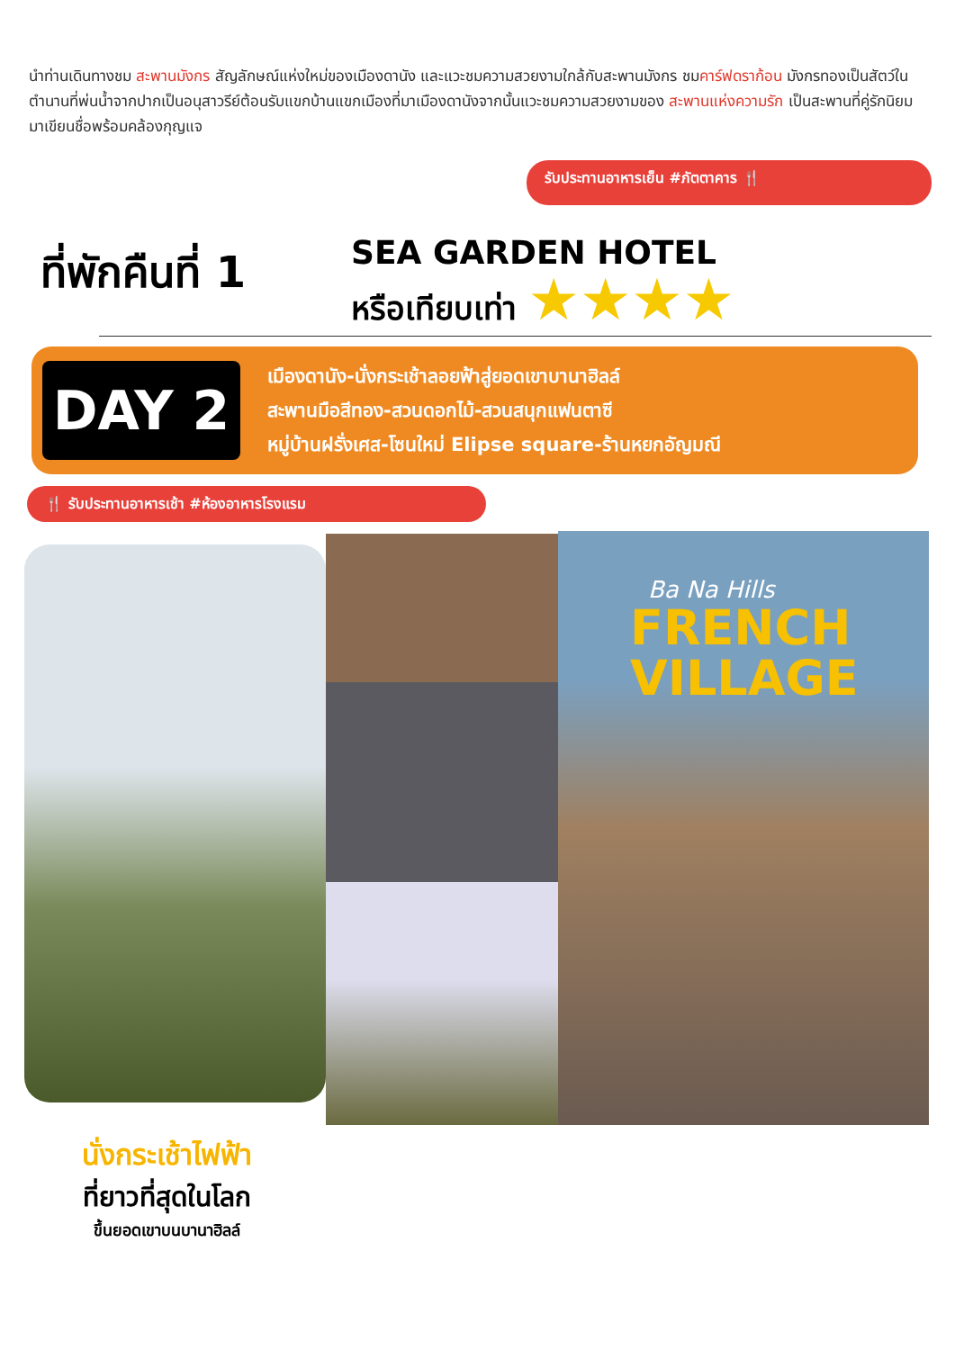นำท่านเดินทางชม สะพานมังกร สัญลักษณ์แห่งใหม่ของเมืองดานัง และแวะชมความสวยงามใกล้กับสะพานมังกร ชมคาร์ฟดราก้อน มังกรทองเป็นสัตว์ในตำนานที่พ่นน้ำจากปากเป็นอนุสาวรีย์ต้อนรับแขกบ้านแขกเมืองที่มาเมืองดานังจากนั้นแวะชมความสวยงามของ สะพานแห่งความรัก เป็นสะพานที่คู่รักนิยมมาเขียนชื่อพร้อมคล้องกุญแจ
รับประทานอาหารเย็น #ภัตตาคาร 🍴
ที่พักคืนที่ 1
SEA GARDEN HOTEL
หรือเทียบเท่า ★★★★
DAY 2
เมืองดานัง-นั่งกระเช้าลอยฟ้าสู่ยอดเขาบานาฮิลล์
สะพานมือสีทอง-สวนดอกไม้-สวนสนุกแฟนตาซี
หมู่บ้านฝรั่งเศส-โซนใหม่ Elipse square-ร้านหยกอัญมณี
🍴 รับประทานอาหารเช้า #ห้องอาหารโรงแรม
Ba Na Hills
FRENCH
VILLAGE
นั่งกระเช้าไฟฟ้า
ที่ยาวที่สุดในโลก
ขึ้นยอดเขาบนบานาฮิลล์